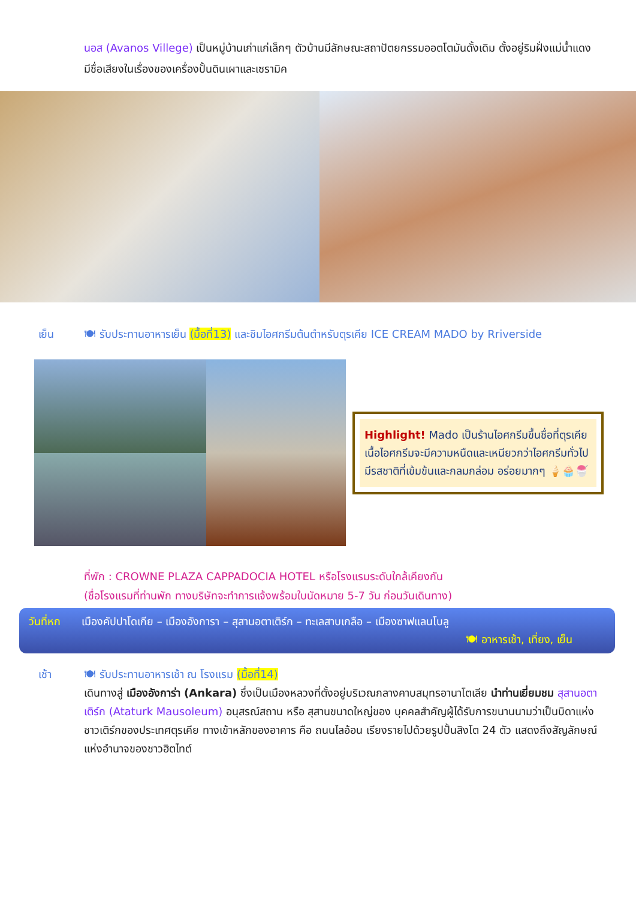นอส (Avanos Villege) เป็นหมู่บ้านเก่าแก่เล็กๆ ตัวบ้านมีลักษณะสถาปัตยกรรมออตโตมันดั้งเดิม ตั้งอยู่ริมฝั่งแม่น้ำแดง มีชื่อเสียงในเรื่องของเครื่องปั้นดินเผาและเซรามิค
เย็น 🍽 รับประทานอาหารเย็น (มื้อที่13) และชิมไอศกรีมต้นตำหรับตุรเคีย ICE CREAM MADO by Rriverside
Highlight! Mado เป็นร้านไอศกรีมขึ้นชื่อที่ตุรเคีย เนื้อไอศกรีมจะมีความหนืดและเหนียวกว่าไอศกรีมทั่วไป มีรสชาติที่เข้มข้นและกลมกล่อม อร่อยมากๆ 🍦🧁🍧
ที่พัก : CROWNE PLAZA CAPPADOCIA HOTEL หรือโรงแรมระดับใกล้เคียงกัน
(ชื่อโรงแรมที่ท่านพัก ทางบริษัทจะทำการแจ้งพร้อมใบนัดหมาย 5-7 วัน ก่อนวันเดินทาง)
วันที่หก เมืองคัปปาโดเกีย – เมืองอังการา – สุสานอตาเติร์ก – ทะเลสาบเกลือ – เมืองซาฟแลนโบลู
🍽 อาหารเช้า, เที่ยง, เย็น
เช้า 🍽 รับประทานอาหารเช้า ณ โรงแรม (มื้อที่14)
เดินทางสู่ เมืองอังการ่า (Ankara) ซึ่งเป็นเมืองหลวงที่ตั้งอยู่บริเวณกลางคาบสมุทรอานาโตเลีย นำท่านเยี่ยมชม สุสานอตาเติร์ก (Ataturk Mausoleum) อนุสรณ์สถาน หรือ สุสานขนาดใหญ่ของ บุคคลสำคัญผู้ได้รับการขนานนามว่าเป็นบิดาแห่งชาวเติร์กของประเทศตุรเคีย ทางเข้าหลักของอาคาร คือ ถนนไลอ้อน เรียงรายไปด้วยรูปปั้นสิงโต 24 ตัว แสดงถึงสัญลักษณ์แห่งอำนาจของชาวฮิตไทต์